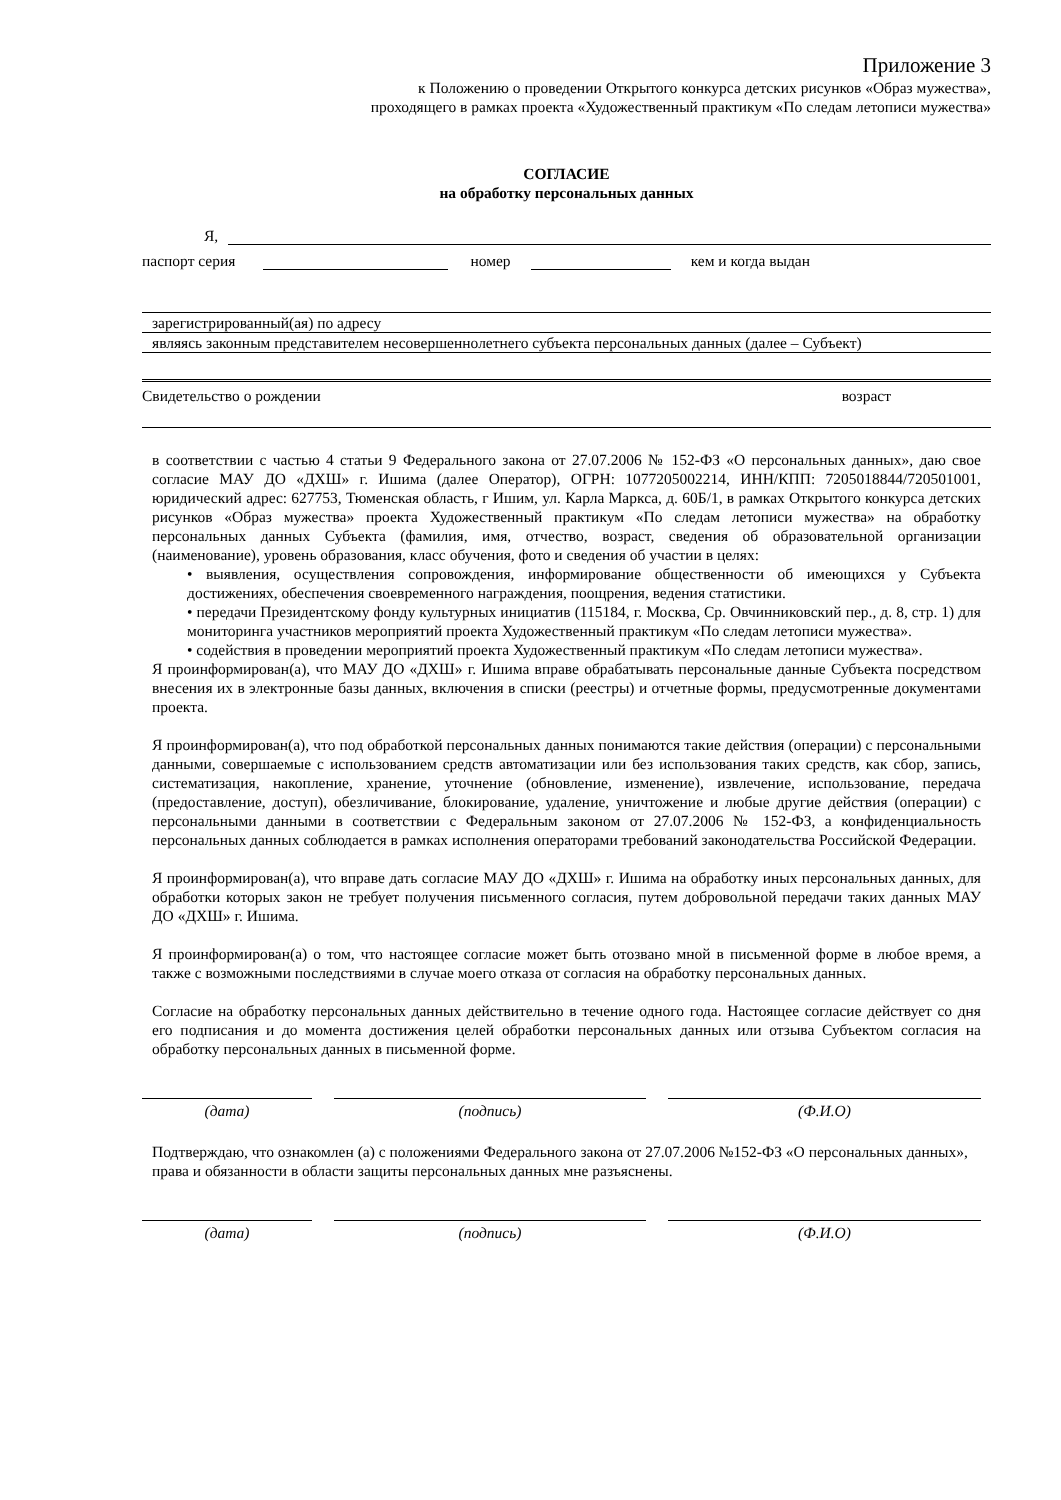Приложение 3
к Положению о проведении Открытого конкурса детских рисунков «Образ мужества»,
проходящего в рамках проекта «Художественный практикум «По следам летописи мужества»
СОГЛАСИЕ
на обработку персональных данных
Я,
паспорт серия номер кем и когда выдан
зарегистрированный(ая) по адресу
являясь законным представителем несовершеннолетнего субъекта персональных данных (далее – Субъект)
Свидетельство о рождении возраст
в соответствии с частью 4 статьи 9 Федерального закона от 27.07.2006 № 152-ФЗ «О персональных данных», даю свое согласие МАУ ДО «ДХШ» г. Ишима (далее Оператор), ОГРН: 1077205002214, ИНН/КПП: 7205018844/720501001, юридический адрес: 627753, Тюменская область, г Ишим, ул. Карла Маркса, д. 60Б/1, в рамках Открытого конкурса детских рисунков «Образ мужества» проекта Художественный практикум «По следам летописи мужества» на обработку персональных данных Субъекта (фамилия, имя, отчество, возраст, сведения об образовательной организации (наименование), уровень образования, класс обучения, фото и сведения об участии в целях:
• выявления, осуществления сопровождения, информирование общественности об имеющихся у Субъекта достижениях, обеспечения своевременного награждения, поощрения, ведения статистики.
• передачи Президентскому фонду культурных инициатив (115184, г. Москва, Ср. Овчинниковский пер., д. 8, стр. 1) для мониторинга участников мероприятий проекта Художественный практикум «По следам летописи мужества».
• содействия в проведении мероприятий проекта Художественный практикум «По следам летописи мужества».
Я проинформирован(а), что МАУ ДО «ДХШ» г. Ишима вправе обрабатывать персональные данные Субъекта посредством внесения их в электронные базы данных, включения в списки (реестры) и отчетные формы, предусмотренные документами проекта.
Я проинформирован(а), что под обработкой персональных данных понимаются такие действия (операции) с персональными данными, совершаемые с использованием средств автоматизации или без использования таких средств, как сбор, запись, систематизация, накопление, хранение, уточнение (обновление, изменение), извлечение, использование, передача (предоставление, доступ), обезличивание, блокирование, удаление, уничтожение и любые другие действия (операции) с персональными данными в соответствии с Федеральным законом от 27.07.2006 № 152-ФЗ, а конфиденциальность персональных данных соблюдается в рамках исполнения операторами требований законодательства Российской Федерации.
Я проинформирован(а), что вправе дать согласие МАУ ДО «ДХШ» г. Ишима на обработку иных персональных данных, для обработки которых закон не требует получения письменного согласия, путем добровольной передачи таких данных МАУ ДО «ДХШ» г. Ишима.
Я проинформирован(а) о том, что настоящее согласие может быть отозвано мной в письменной форме в любое время, а также с возможными последствиями в случае моего отказа от согласия на обработку персональных данных.
Согласие на обработку персональных данных действительно в течение одного года. Настоящее согласие действует со дня его подписания и до момента достижения целей обработки персональных данных или отзыва Субъектом согласия на обработку персональных данных в письменной форме.
(дата) (подпись) (Ф.И.О)
Подтверждаю, что ознакомлен (а) с положениями Федерального закона от 27.07.2006 №152-ФЗ «О персональных данных», права и обязанности в области защиты персональных данных мне разъяснены.
(дата) (подпись) (Ф.И.О)